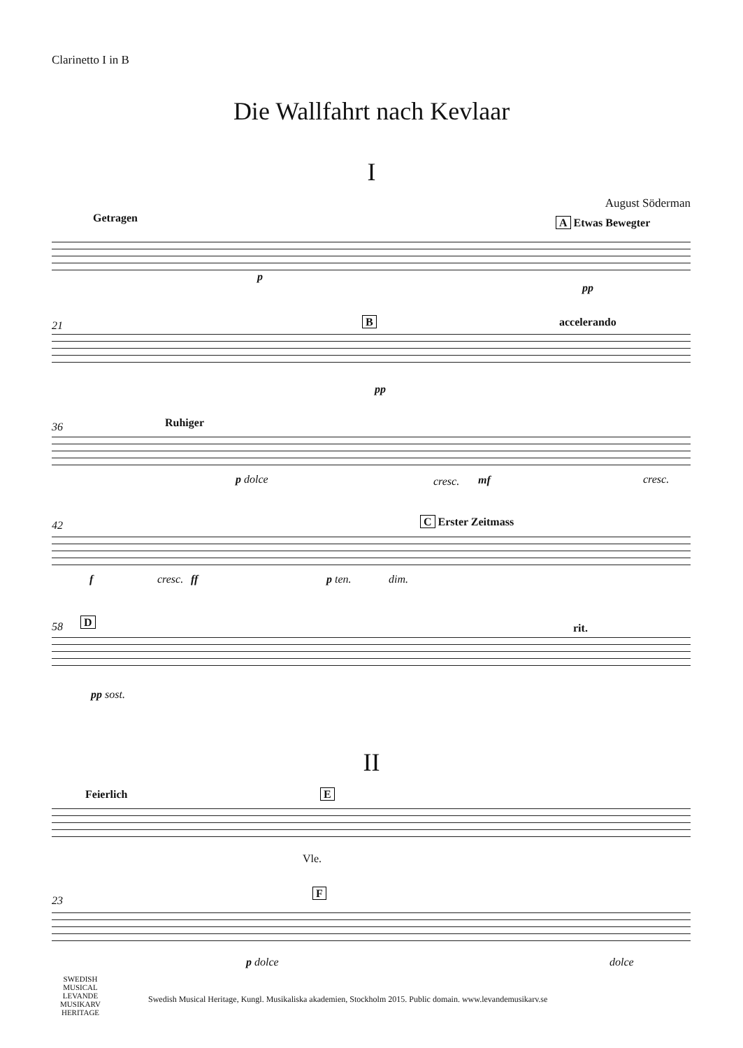Clarinetto I in B
Die Wallfahrt nach Kevlaar
I
August Söderman
Getragen A Etwas Bewegter
p
pp
21 B accelerando
pp
36 Ruhiger
p dolce cresc. mf cresc.
42 C Erster Zeitmass
f cresc. ff p ten. dim.
58 D rit.
pp sost.
II
Feierlich E
Vle.
23
F
p dolce dolce
SWEDISH MUSICAL
LEVANDE
MUSIKARV
HERITAGE
Swedish Musical Heritage, Kungl. Musikaliska akademien, Stockholm 2015. Public domain. www.levandemusikarv.se